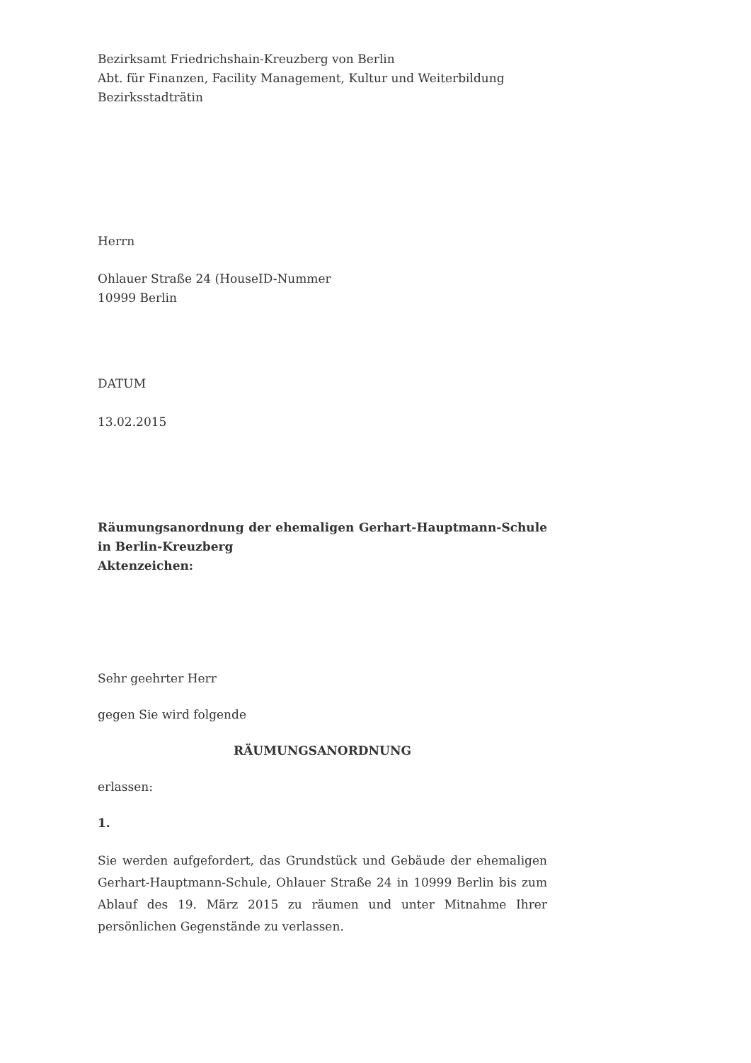Bezirksamt Friedrichshain-Kreuzberg von Berlin
Abt. für Finanzen, Facility Management, Kultur und Weiterbildung
Bezirksstadträtin
Herrn
Ohlauer Straße 24 (HouseID-Nummer
10999 Berlin
DATUM
13.02.2015
Räumungsanordnung der ehemaligen Gerhart-Hauptmann-Schule in Berlin-Kreuzberg
Aktenzeichen:
Sehr geehrter Herr
gegen Sie wird folgende
RÄUMUNGSANORDNUNG
erlassen:
1.
Sie werden aufgefordert, das Grundstück und Gebäude der ehemaligen Gerhart-Hauptmann-Schule, Ohlauer Straße 24 in 10999 Berlin bis zum Ablauf des 19. März 2015 zu räumen und unter Mitnahme Ihrer persönlichen Gegenstände zu verlassen.